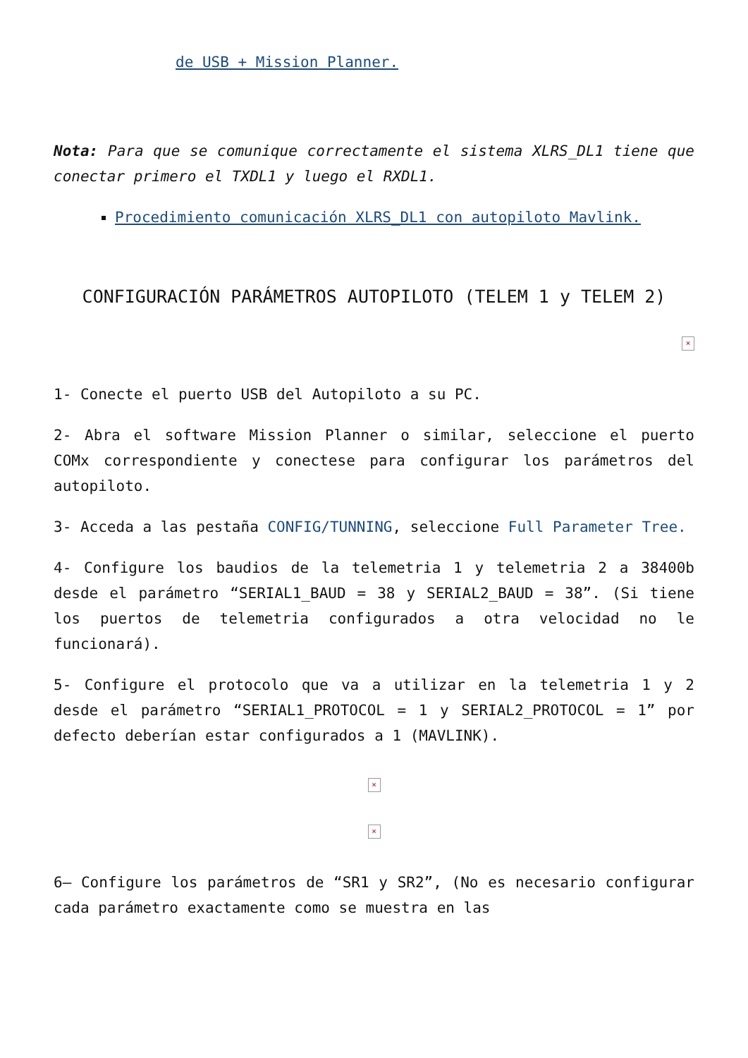de USB + Mission Planner.
Nota: Para que se comunique correctamente el sistema XLRS_DL1 tiene que conectar primero el TXDL1 y luego el RXDL1.
Procedimiento comunicación XLRS_DL1 con autopiloto Mavlink.
CONFIGURACIÓN PARÁMETROS AUTOPILOTO (TELEM 1 y TELEM 2)
×
1- Conecte el puerto USB del Autopiloto a su PC.
2- Abra el software Mission Planner o similar, seleccione el puerto COMx correspondiente y conectese para configurar los parámetros del autopiloto.
3- Acceda a las pestaña CONFIG/TUNNING, seleccione Full Parameter Tree.
4- Configure los baudios de la telemetria 1 y telemetria 2 a 38400b desde el parámetro “SERIAL1_BAUD = 38 y SERIAL2_BAUD = 38”. (Si tiene los puertos de telemetria configurados a otra velocidad no le funcionará).
5- Configure el protocolo que va a utilizar en la telemetria 1 y 2 desde el parámetro “SERIAL1_PROTOCOL = 1 y SERIAL2_PROTOCOL = 1” por defecto deberían estar configurados a 1 (MAVLINK).
×
×
6– Configure los parámetros de “SR1 y SR2”, (No es necesario configurar cada parámetro exactamente como se muestra en las